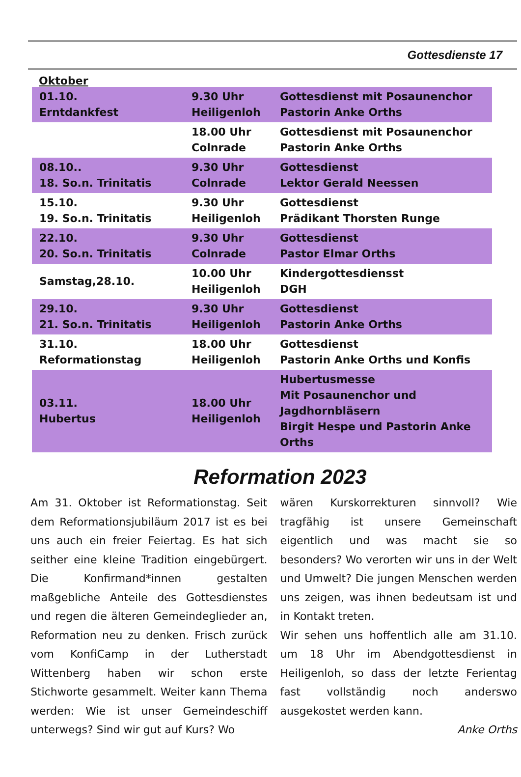Gottesdienste 17
Oktober
| 01.10. Erntdankfest | 9.30 Uhr Heiligenloh | Gottesdienst mit Posaunenchor Pastorin Anke Orths |
| | 18.00 Uhr Colnrade | Gottesdienst mit Posaunenchor Pastorin Anke Orths |
| 08.10.. 18. So.n. Trinitatis | 9.30 Uhr Colnrade | Gottesdienst Lektor Gerald Neessen |
| 15.10. 19. So.n. Trinitatis | 9.30 Uhr Heiligenloh | Gottesdienst Prädikant Thorsten Runge |
| 22.10. 20. So.n. Trinitatis | 9.30 Uhr Colnrade | Gottesdienst Pastor Elmar Orths |
| Samstag,28.10. | 10.00 Uhr Heiligenloh | Kindergottesdiensst DGH |
| 29.10. 21. So.n. Trinitatis | 9.30 Uhr Heiligenloh | Gottesdienst Pastorin Anke Orths |
| 31.10. Reformationstag | 18.00 Uhr Heiligenloh | Gottesdienst Pastorin Anke Orths und Konfis |
| 03.11. Hubertus | 18.00 Uhr Heiligenloh | Hubertusmesse Mit Posaunenchor und Jagdhornbläsern Birgit Hespe und Pastorin Anke Orths |
Reformation 2023
Am 31. Oktober ist Reformationstag. Seit dem Reformationsjubiläum 2017 ist es bei uns auch ein freier Feiertag. Es hat sich seither eine kleine Tradition eingebürgert. Die Konfirmand*innen gestalten maßgebliche Anteile des Gottesdienstes und regen die älteren Gemeindeglieder an, Reformation neu zu denken. Frisch zurück vom KonfiCamp in der Lutherstadt Wittenberg haben wir schon erste Stichworte gesammelt. Weiter kann Thema werden: Wie ist unser Gemeindeschiff unterwegs? Sind wir gut auf Kurs? Wo
wären Kurskorrekturen sinnvoll? Wie tragfähig ist unsere Gemeinschaft eigentlich und was macht sie so besonders? Wo verorten wir uns in der Welt und Umwelt? Die jungen Menschen werden uns zeigen, was ihnen bedeutsam ist und in Kontakt treten.
Wir sehen uns hoffentlich alle am 31.10. um 18 Uhr im Abendgottesdienst in Heiligenloh, so dass der letzte Ferientag fast vollständig noch anderswo ausgekostet werden kann.
Anke Orths